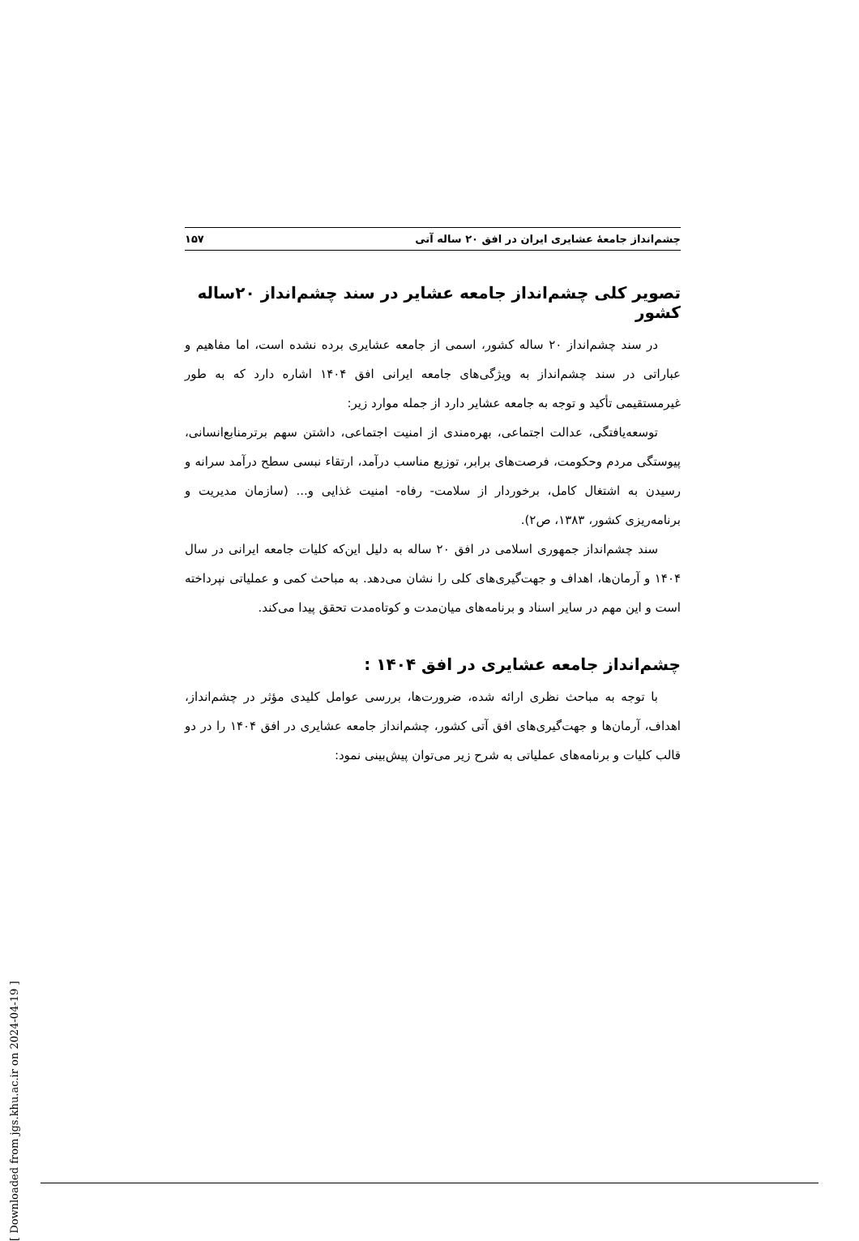چشم‌انداز جامعهٔ عشایری ایران در افق ۲۰ ساله آتی ۱۵۷
تصویر کلی چشم‌انداز جامعه عشایر در سند چشم‌انداز ۲۰ساله کشور
در سند چشم‌انداز ۲۰ ساله کشور، اسمی از جامعه عشایری برده نشده است، اما مفاهیم و عباراتی در سند چشم‌انداز به ویژگی‌های جامعه ایرانی افق ۱۴۰۴ اشاره دارد که به طور غیرمستقیمی تأکید و توجه به جامعه عشایر دارد از جمله موارد زیر:
توسعه‌یافتگی، عدالت اجتماعی، بهره‌مندی از امنیت اجتماعی، داشتن سهم برترمنابع‌انسانی، پیوستگی مردم وحکومت، فرصت‌های برابر، توزیع مناسب درآمد، ارتقاء نبسی سطح درآمد سرانه و رسیدن به اشتغال کامل، برخوردار از سلامت- رفاه- امنیت غذایی و... (سازمان مدیریت و برنامه‌ریزی کشور، ۱۳۸۳، ص۲).
سند چشم‌انداز جمهوری اسلامی در افق ۲۰ ساله به دلیل این‌که کلیات جامعه ایرانی در سال ۱۴۰۴ و آرمان‌ها، اهداف و جهت‌گیری‌های کلی را نشان می‌دهد. به مباحث کمی و عملیاتی نپرداخته است و این مهم در سایر اسناد و برنامه‌های میان‌مدت و کوتاه‌مدت تحقق پیدا می‌کند.
چشم‌انداز جامعه عشایری در افق ۱۴۰۴ :
با توجه به مباحث نظری ارائه شده، ضرورت‌ها، بررسی عوامل کلیدی مؤثر در چشم‌انداز، اهداف، آرمان‌ها و جهت‌گیری‌های افق آتی کشور، چشم‌انداز جامعه عشایری در افق ۱۴۰۴ را در دو قالب کلیات و برنامه‌های عملیاتی به شرح زیر می‌توان پیش‌بینی نمود:
[ Downloaded from jgs.khu.ac.ir on 2024-04-19 ]